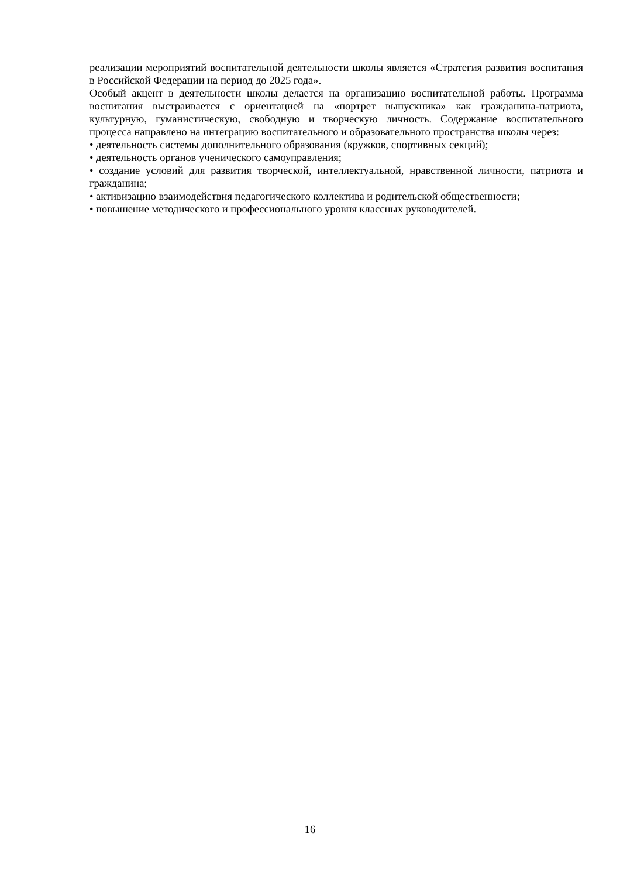реализации мероприятий воспитательной деятельности школы является «Стратегия развития воспитания в Российской Федерации на период до 2025 года».
Особый акцент в деятельности школы делается на организацию воспитательной работы. Программа воспитания выстраивается с ориентацией на «портрет выпускника» как гражданина-патриота, культурную, гуманистическую, свободную и творческую личность. Содержание воспитательного процесса направлено на интеграцию воспитательного и образовательного пространства школы через:
• деятельность системы дополнительного образования (кружков, спортивных секций);
• деятельность органов ученического самоуправления;
• создание условий для развития творческой, интеллектуальной, нравственной личности, патриота и гражданина;
• активизацию взаимодействия педагогического коллектива и родительской общественности;
• повышение методического и профессионального уровня классных руководителей.
16